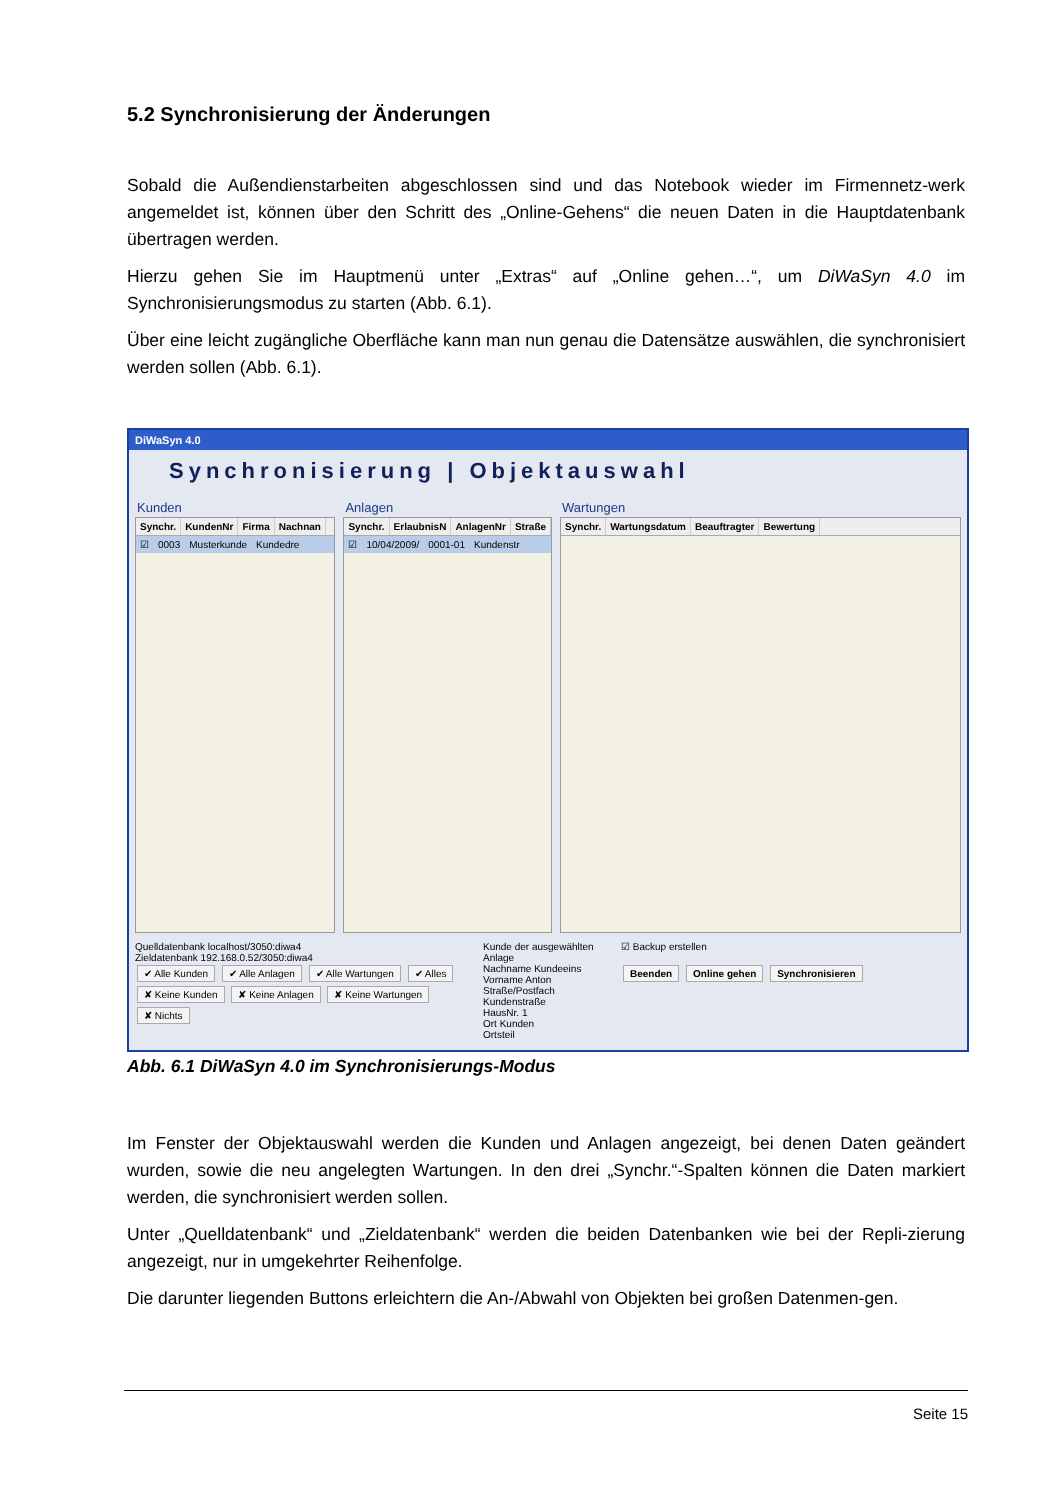5.2 Synchronisierung der Änderungen
Sobald die Außendienstarbeiten abgeschlossen sind und das Notebook wieder im Firmennetz-werk angemeldet ist, können über den Schritt des „Online-Gehens“ die neuen Daten in die Hauptdatenbank übertragen werden.
Hierzu gehen Sie im Hauptmenü unter „Extras“ auf „Online gehen…“, um DiWaSyn 4.0 im Synchronisierungsmodus zu starten (Abb. 6.1).
Über eine leicht zugängliche Oberfläche kann man nun genau die Datensätze auswählen, die synchronisiert werden sollen (Abb. 6.1).
DiWaSyn 4.0
Synchronisierung | Objektauswahl
Kunden
Synchr. KundenNr Firma Nachnan
☑ 0003 Musterkunde Kundedre
Anlagen
Synchr. ErlaubnisN AnlagenNr Straße
☑ 10/04/2009/ 0001-01 Kundenstr
Wartungen
Synchr. Wartungsdatum Beauftragter Bewertung
Quelldatenbank localhost/3050:diwa4
Zieldatenbank 192.168.0.52/3050:diwa4
✔ Alle Kunden ✔ Alle Anlagen ✔ Alle Wartungen ✔ Alles
✘ Keine Kunden ✘ Keine Anlagen ✘ Keine Wartungen ✘ Nichts
Kunde der ausgewählten Anlage
Nachname Kundeeins
Vorname Anton
Straße/Postfach Kundenstraße
HausNr. 1
Ort Kunden
Ortsteil
☑ Backup erstellen
Beenden Online gehen Synchronisieren
Abb. 6.1 DiWaSyn 4.0 im Synchronisierungs-Modus
Im Fenster der Objektauswahl werden die Kunden und Anlagen angezeigt, bei denen Daten geändert wurden, sowie die neu angelegten Wartungen. In den drei „Synchr.“-Spalten können die Daten markiert werden, die synchronisiert werden sollen.
Unter „Quelldatenbank“ und „Zieldatenbank“ werden die beiden Datenbanken wie bei der Repli-zierung angezeigt, nur in umgekehrter Reihenfolge.
Die darunter liegenden Buttons erleichtern die An-/Abwahl von Objekten bei großen Datenmen-gen.
Seite 15